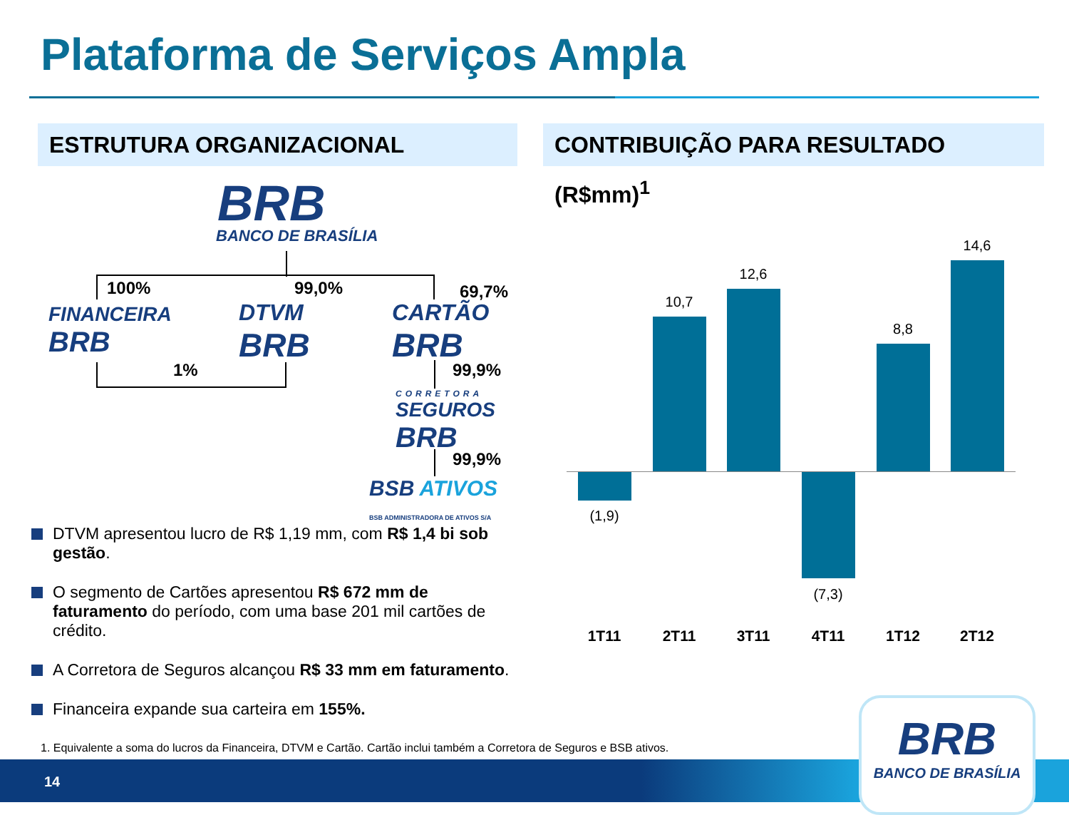Plataforma de Serviços Ampla
ESTRUTURA ORGANIZACIONAL CONTRIBUIÇÃO PARA RESULTADO (R$mm)<sup>1</sup>
BRB
BANCO DE BRASÍLIA
100% 99,0% 69,7%
FINANCEIRA
BRB
DTVM
BRB
CARTÃO
BRB
1% 99,9%
CORRETORA
SEGUROS
BRB
99,9%
BSB ATIVOS
BSB ADMINISTRADORA DE ATIVOS S/A
DTVM apresentou lucro de R$ 1,19 mm, com R$ 1,4 bi sob gestão.
O segmento de Cartões apresentou R$ 672 mm de faturamento do período, com uma base 201 mil cartões de crédito.
A Corretora de Seguros alcançou R$ 33 mm em faturamento.
Financeira expande sua carteira em 155%.
1. Equivalente a soma do lucros da Financeira, DTVM e Cartão. Cartão inclui também a Corretora de Seguros e BSB ativos.
(1,9)
10,7
12,6
(7,3)
8,8
14,6
1T11 2T11 3T11 4T11 1T12 2T12
14
BRB
BANCO DE BRASÍLIA